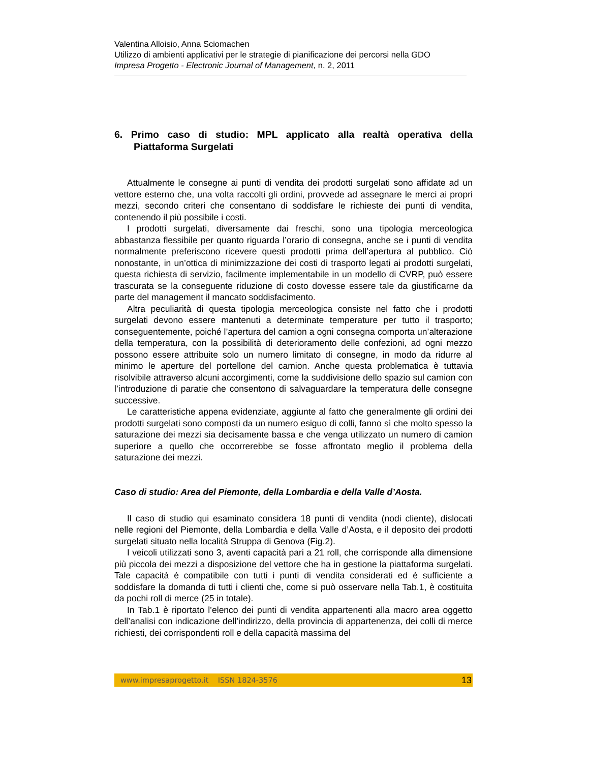Valentina Alloisio, Anna Sciomachen
Utilizzo di ambienti applicativi per le strategie di pianificazione dei percorsi nella GDO
Impresa Progetto - Electronic Journal of Management, n. 2, 2011
6. Primo caso di studio: MPL applicato alla realtà operativa della
Piattaforma Surgelati
Attualmente le consegne ai punti di vendita dei prodotti surgelati sono affidate ad un vettore esterno che, una volta raccolti gli ordini, provvede ad assegnare le merci ai propri mezzi, secondo criteri che consentano di soddisfare le richieste dei punti di vendita, contenendo il più possibile i costi.
I prodotti surgelati, diversamente dai freschi, sono una tipologia merceologica abbastanza flessibile per quanto riguarda l’orario di consegna, anche se i punti di vendita normalmente preferiscono ricevere questi prodotti prima dell’apertura al pubblico. Ciò nonostante, in un’ottica di minimizzazione dei costi di trasporto legati ai prodotti surgelati, questa richiesta di servizio, facilmente implementabile in un modello di CVRP, può essere trascurata se la conseguente riduzione di costo dovesse essere tale da giustificarne da parte del management il mancato soddisfacimento.
Altra peculiarità di questa tipologia merceologica consiste nel fatto che i prodotti surgelati devono essere mantenuti a determinate temperature per tutto il trasporto; conseguentemente, poiché l’apertura del camion a ogni consegna comporta un’alterazione della temperatura, con la possibilità di deterioramento delle confezioni, ad ogni mezzo possono essere attribuite solo un numero limitato di consegne, in modo da ridurre al minimo le aperture del portellone del camion. Anche questa problematica è tuttavia risolvibile attraverso alcuni accorgimenti, come la suddivisione dello spazio sul camion con l’introduzione di paratie che consentono di salvaguardare la temperatura delle consegne successive.
Le caratteristiche appena evidenziate, aggiunte al fatto che generalmente gli ordini dei prodotti surgelati sono composti da un numero esiguo di colli, fanno sì che molto spesso la saturazione dei mezzi sia decisamente bassa e che venga utilizzato un numero di camion superiore a quello che occorrerebbe se fosse affrontato meglio il problema della saturazione dei mezzi.
Caso di studio: Area del Piemonte, della Lombardia e della Valle d’Aosta.
Il caso di studio qui esaminato considera 18 punti di vendita (nodi cliente), dislocati nelle regioni del Piemonte, della Lombardia e della Valle d’Aosta, e il deposito dei prodotti surgelati situato nella località Struppa di Genova (Fig.2).
I veicoli utilizzati sono 3, aventi capacità pari a 21 roll, che corrisponde alla dimensione più piccola dei mezzi a disposizione del vettore che ha in gestione la piattaforma surgelati. Tale capacità è compatibile con tutti i punti di vendita considerati ed è sufficiente a soddisfare la domanda di tutti i clienti che, come si può osservare nella Tab.1, è costituita da pochi roll di merce (25 in totale).
In Tab.1 è riportato l’elenco dei punti di vendita appartenenti alla macro area oggetto dell’analisi con indicazione dell’indirizzo, della provincia di appartenenza, dei colli di merce richiesti, dei corrispondenti roll e della capacità massima del
www.impresaprogetto.it ISSN 1824-3576 13